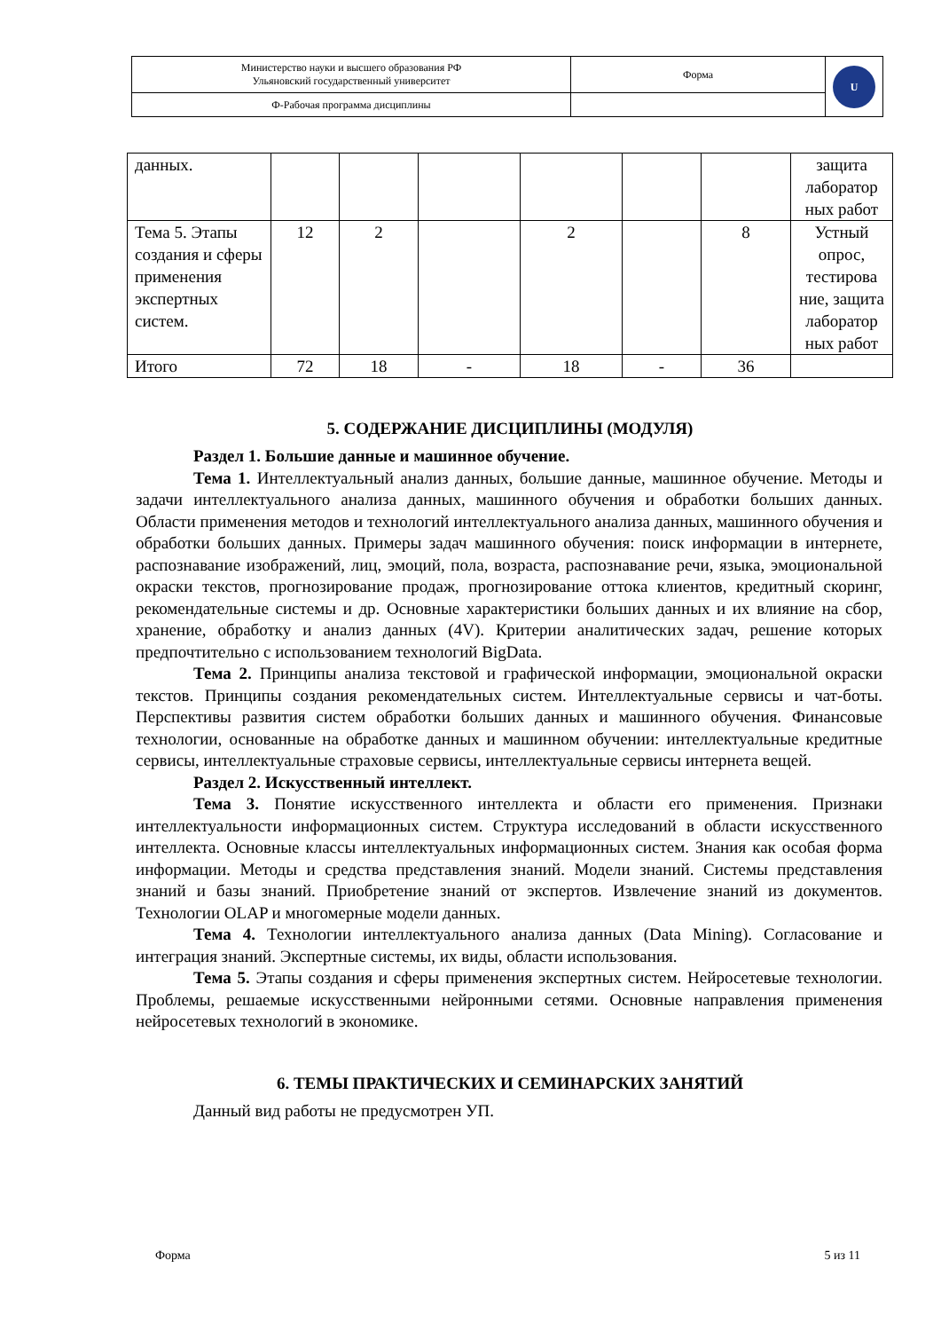| Министерство науки и высшего образования РФ Ульяновский государственный университет | Форма | U |
| Ф-Рабочая программа дисциплины | | |
| данных. | | | | | | | защита лаборатор ных работ |
| Тема 5. Этапы создания и сферы применения экспертных систем. | 12 | 2 | | 2 | | 8 | Устный опрос, тестирова ние, защита лаборатор ных работ |
| Итого | 72 | 18 | - | 18 | - | 36 | |
5. СОДЕРЖАНИЕ ДИСЦИПЛИНЫ (МОДУЛЯ)
Раздел 1. Большие данные и машинное обучение.
Тема 1. Интеллектуальный анализ данных, большие данные, машинное обучение. Методы и задачи интеллектуального анализа данных, машинного обучения и обработки больших данных. Области применения методов и технологий интеллектуального анализа данных, машинного обучения и обработки больших данных. Примеры задач машинного обучения: поиск информации в интернете, распознавание изображений, лиц, эмоций, пола, возраста, распознавание речи, языка, эмоциональной окраски текстов, прогнозирование продаж, прогнозирование оттока клиентов, кредитный скоринг, рекомендательные системы и др. Основные характеристики больших данных и их влияние на сбор, хранение, обработку и анализ данных (4V). Критерии аналитических задач, решение которых предпочтительно с использованием технологий BigData.
Тема 2. Принципы анализа текстовой и графической информации, эмоциональной окраски текстов. Принципы создания рекомендательных систем. Интеллектуальные сервисы и чат-боты. Перспективы развития систем обработки больших данных и машинного обучения. Финансовые технологии, основанные на обработке данных и машинном обучении: интеллектуальные кредитные сервисы, интеллектуальные страховые сервисы, интеллектуальные сервисы интернета вещей.
Раздел 2. Искусственный интеллект.
Тема 3. Понятие искусственного интеллекта и области его применения. Признаки интеллектуальности информационных систем. Структура исследований в области искусственного интеллекта. Основные классы интеллектуальных информационных систем. Знания как особая форма информации. Методы и средства представления знаний. Модели знаний. Системы представления знаний и базы знаний. Приобретение знаний от экспертов. Извлечение знаний из документов. Технологии OLAP и многомерные модели данных.
Тема 4. Технологии интеллектуального анализа данных (Data Mining). Согласование и интеграция знаний. Экспертные системы, их виды, области использования.
Тема 5. Этапы создания и сферы применения экспертных систем. Нейросетевые технологии. Проблемы, решаемые искусственными нейронными сетями. Основные направления применения нейросетевых технологий в экономике.
6. ТЕМЫ ПРАКТИЧЕСКИХ И СЕМИНАРСКИХ ЗАНЯТИЙ
Данный вид работы не предусмотрен УП.
Форма 5 из 11